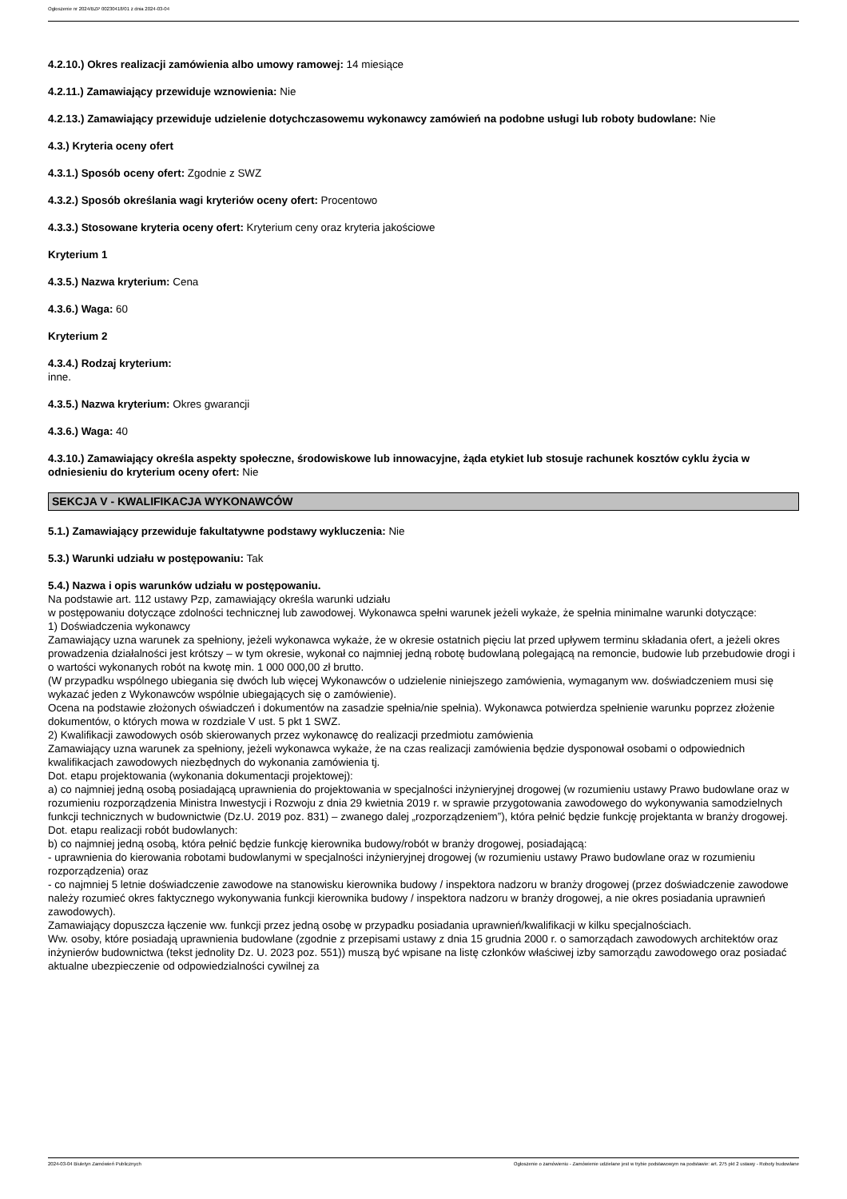Ogłoszenie nr 2024/BZP 00230418/01 z dnia 2024-03-04
4.2.10.) Okres realizacji zamówienia albo umowy ramowej: 14 miesiące
4.2.11.) Zamawiający przewiduje wznowienia: Nie
4.2.13.) Zamawiający przewiduje udzielenie dotychczasowemu wykonawcy zamówień na podobne usługi lub roboty budowlane: Nie
4.3.) Kryteria oceny ofert
4.3.1.) Sposób oceny ofert: Zgodnie z SWZ
4.3.2.) Sposób określania wagi kryteriów oceny ofert: Procentowo
4.3.3.) Stosowane kryteria oceny ofert: Kryterium ceny oraz kryteria jakościowe
Kryterium 1
4.3.5.) Nazwa kryterium: Cena
4.3.6.) Waga: 60
Kryterium 2
4.3.4.) Rodzaj kryterium:
inne.
4.3.5.) Nazwa kryterium: Okres gwarancji
4.3.6.) Waga: 40
4.3.10.) Zamawiający określa aspekty społeczne, środowiskowe lub innowacyjne, żąda etykiet lub stosuje rachunek kosztów cyklu życia w odniesieniu do kryterium oceny ofert: Nie
SEKCJA V - KWALIFIKACJA WYKONAWCÓW
5.1.) Zamawiający przewiduje fakultatywne podstawy wykluczenia: Nie
5.3.) Warunki udziału w postępowaniu: Tak
5.4.) Nazwa i opis warunków udziału w postępowaniu.
Na podstawie art. 112 ustawy Pzp, zamawiający określa warunki udziału
w postępowaniu dotyczące zdolności technicznej lub zawodowej. Wykonawca spełni warunek jeżeli wykaże, że spełnia minimalne warunki dotyczące:
1) Doświadczenia wykonawcy
Zamawiający uzna warunek za spełniony, jeżeli wykonawca wykaże, że w okresie ostatnich pięciu lat przed upływem terminu składania ofert, a jeżeli okres prowadzenia działalności jest krótszy – w tym okresie, wykonał co najmniej jedną robotę budowlaną polegającą na remoncie, budowie lub przebudowie drogi i o wartości wykonanych robót na kwotę min. 1 000 000,00 zł brutto.
(W przypadku wspólnego ubiegania się dwóch lub więcej Wykonawców o udzielenie niniejszego zamówienia, wymaganym ww. doświadczeniem musi się wykazać jeden z Wykonawców wspólnie ubiegających się o zamówienie).
Ocena na podstawie złożonych oświadczeń i dokumentów na zasadzie spełnia/nie spełnia). Wykonawca potwierdza spełnienie warunku poprzez złożenie dokumentów, o których mowa w rozdziale V ust. 5 pkt 1 SWZ.
2) Kwalifikacji zawodowych osób skierowanych przez wykonawcę do realizacji przedmiotu zamówienia
Zamawiający uzna warunek za spełniony, jeżeli wykonawca wykaże, że na czas realizacji zamówienia będzie dysponował osobami o odpowiednich kwalifikacjach zawodowych niezbędnych do wykonania zamówienia tj.
Dot. etapu projektowania (wykonania dokumentacji projektowej):
a) co najmniej jedną osobą posiadającą uprawnienia do projektowania w specjalności inżynieryjnej drogowej (w rozumieniu ustawy Prawo budowlane oraz w rozumieniu rozporządzenia Ministra Inwestycji i Rozwoju z dnia 29 kwietnia 2019 r. w sprawie przygotowania zawodowego do wykonywania samodzielnych funkcji technicznych w budownictwie (Dz.U. 2019 poz. 831) – zwanego dalej „rozporządzeniem”), która pełnić będzie funkcję projektanta w branży drogowej.
Dot. etapu realizacji robót budowlanych:
b) co najmniej jedną osobą, która pełnić będzie funkcję kierownika budowy/robót w branży drogowej, posiadającą:
- uprawnienia do kierowania robotami budowlanymi w specjalności inżynieryjnej drogowej (w rozumieniu ustawy Prawo budowlane oraz w rozumieniu rozporządzenia) oraz
- co najmniej 5 letnie doświadczenie zawodowe na stanowisku kierownika budowy / inspektora nadzoru w branży drogowej (przez doświadczenie zawodowe należy rozumieć okres faktycznego wykonywania funkcji kierownika budowy / inspektora nadzoru w branży drogowej, a nie okres posiadania uprawnień zawodowych).
Zamawiający dopuszcza łączenie ww. funkcji przez jedną osobę w przypadku posiadania uprawnień/kwalifikacji w kilku specjalnościach.
Ww. osoby, które posiadają uprawnienia budowlane (zgodnie z przepisami ustawy z dnia 15 grudnia 2000 r. o samorządach zawodowych architektów oraz inżynierów budownictwa (tekst jednolity Dz. U. 2023 poz. 551)) muszą być wpisane na listę członków właściwej izby samorządu zawodowego oraz posiadać aktualne ubezpieczenie od odpowiedzialności cywilnej za
2024-03-04 Biuletyn Zamówień Publicznych Ogłoszenie o zamówieniu - Zamówienie udzielane jest w trybie podstawowym na podstawie: art. 275 pkt 2 ustawy - Roboty budowlane